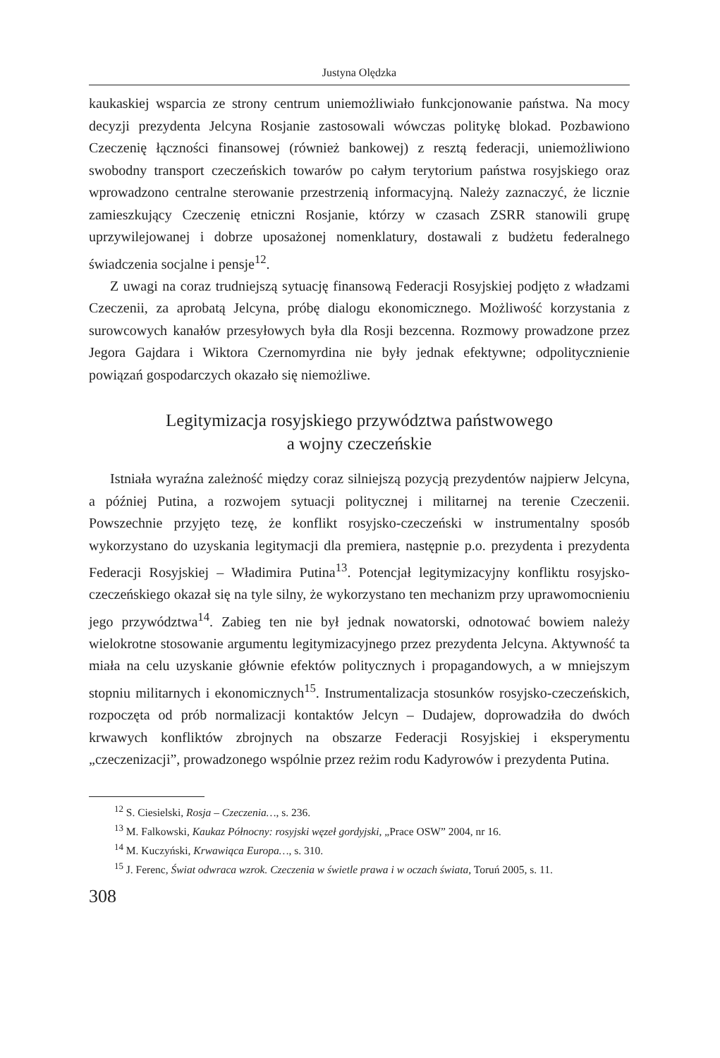Justyna Olędzka
kaukaskiej wsparcia ze strony centrum uniemożliwiało funkcjonowanie państwa. Na mocy decyzji prezydenta Jelcyna Rosjanie zastosowali wówczas politykę blokad. Pozbawiono Czeczenię łączności finansowej (również bankowej) z resztą federacji, uniemożliwiono swobodny transport czeczeńskich towarów po całym terytorium państwa rosyjskiego oraz wprowadzono centralne sterowanie przestrzenią informacyjną. Należy zaznaczyć, że licznie zamieszkujący Czeczenię etniczni Rosjanie, którzy w czasach ZSRR stanowili grupę uprzywilejowanej i dobrze uposażonej nomenklatury, dostawali z budżetu federalnego świadczenia socjalne i pensje<sup>12</sup>.
Z uwagi na coraz trudniejszą sytuację finansową Federacji Rosyjskiej podjęto z władzami Czeczenii, za aprobatą Jelcyna, próbę dialogu ekonomicznego. Możliwość korzystania z surowcowych kanałów przesyłowych była dla Rosji bezcenna. Rozmowy prowadzone przez Jegora Gajdara i Wiktora Czernomyrdina nie były jednak efektywne; odpolitycznienie powiązań gospodarczych okazało się niemożliwe.
Legitymizacja rosyjskiego przywództwa państwowego
a wojny czeczeńskie
Istniała wyraźna zależność między coraz silniejszą pozycją prezydentów najpierw Jelcyna, a później Putina, a rozwojem sytuacji politycznej i militarnej na terenie Czeczenii. Powszechnie przyjęto tezę, że konflikt rosyjsko-czeczeński w instrumentalny sposób wykorzystano do uzyskania legitymacji dla premiera, następnie p.o. prezydenta i prezydenta Federacji Rosyjskiej – Władimira Putina<sup>13</sup>. Potencjał legitymizacyjny konfliktu rosyjsko-czeczeńskiego okazał się na tyle silny, że wykorzystano ten mechanizm przy uprawomocnieniu jego przywództwa<sup>14</sup>. Zabieg ten nie był jednak nowatorski, odnotować bowiem należy wielokrotne stosowanie argumentu legitymizacyjnego przez prezydenta Jelcyna. Aktywność ta miała na celu uzyskanie głównie efektów politycznych i propagandowych, a w mniejszym stopniu militarnych i ekonomicznych<sup>15</sup>. Instrumentalizacja stosunków rosyjsko-czeczeńskich, rozpoczęta od prób normalizacji kontaktów Jelcyn – Dudajew, doprowadziła do dwóch krwawych konfliktów zbrojnych na obszarze Federacji Rosyjskiej i eksperymentu „czeczenizacji”, prowadzonego wspólnie przez reżim rodu Kadyrowów i prezydenta Putina.
<sup>12</sup> S. Ciesielski, Rosja – Czeczenia…, s. 236.
<sup>13</sup> M. Falkowski, Kaukaz Północny: rosyjski węzeł gordyjski, „Prace OSW” 2004, nr 16.
<sup>14</sup> M. Kuczyński, Krwawiąca Europa…, s. 310.
<sup>15</sup> J. Ferenc, Świat odwraca wzrok. Czeczenia w świetle prawa i w oczach świata, Toruń 2005, s. 11.
308